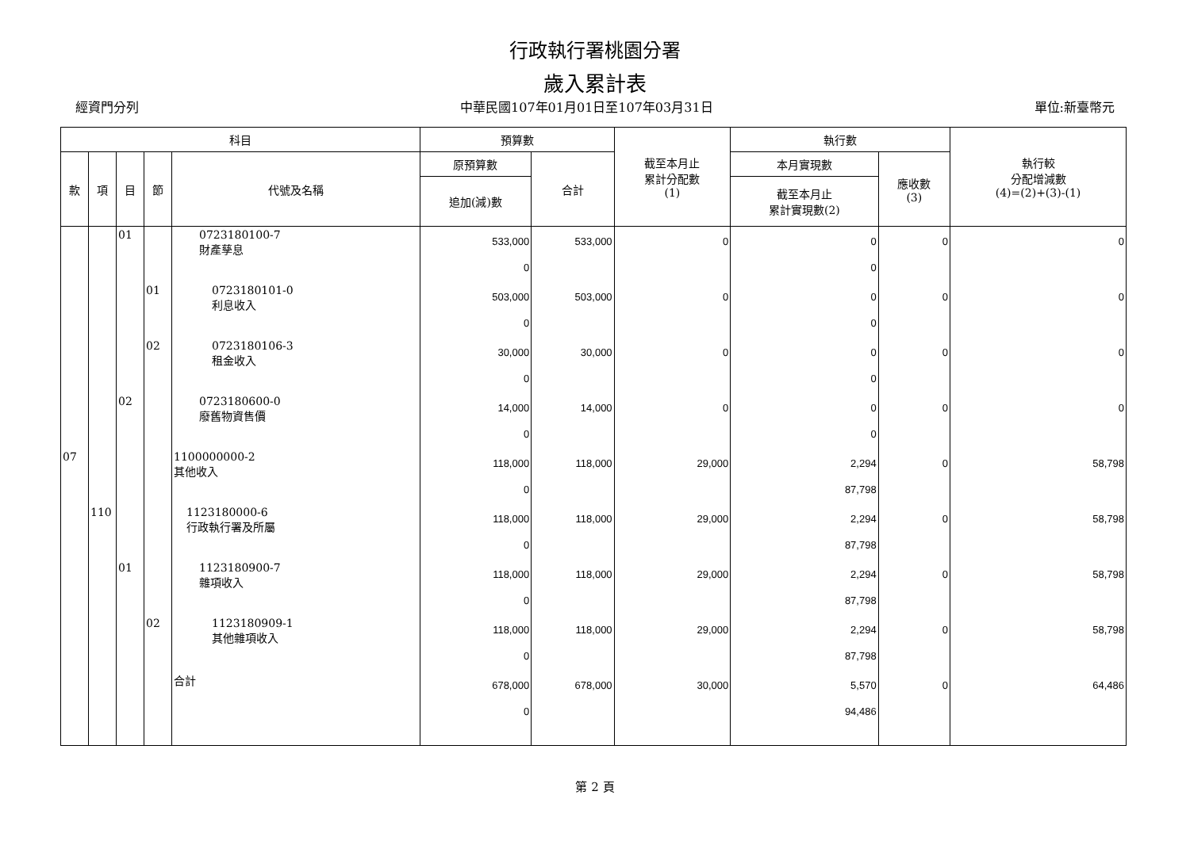行政執行署桃園分署
歲入累計表
經資門分列 中華民國107年01月01日至107年03月31日 單位:新臺幣元
| 科目 | | | | | 預算數 | | 截至本月止 累計分配數 (1) | 執行數 | | 執行較 分配增減數 (4)=(2)+(3)-(1) |
| --- | --- | --- | --- | --- | --- | --- | --- | --- | --- | --- |
| 款 | 項 | 目 | 節 | 代號及名稱 | 原預算數 | 合計 | | 本月實現數 | 應收數 (3) | |
| | | | | | 追加(減)數 | | | 截至本月止 累計實現數(2) | | |
| | | 01 | | 0723180100-7 財產孳息 | 533,000 0 | 533,000 | 0 | 0 0 | 0 | 0 |
| | | | 01 | 0723180101-0 利息收入 | 503,000 0 | 503,000 | 0 | 0 0 | 0 | 0 |
| | | | 02 | 0723180106-3 租金收入 | 30,000 0 | 30,000 | 0 | 0 0 | 0 | 0 |
| | | 02 | | 0723180600-0 廢舊物資售價 | 14,000 0 | 14,000 | 0 | 0 0 | 0 | 0 |
| 07 | | | | 1100000000-2 其他收入 | 118,000 0 | 118,000 | 29,000 | 2,294 87,798 | 0 | 58,798 |
| | 110 | | | 1123180000-6 行政執行署及所屬 | 118,000 0 | 118,000 | 29,000 | 2,294 87,798 | 0 | 58,798 |
| | | 01 | | 1123180900-7 雜項收入 | 118,000 0 | 118,000 | 29,000 | 2,294 87,798 | 0 | 58,798 |
| | | | 02 | 1123180909-1 其他雜項收入 | 118,000 0 | 118,000 | 29,000 | 2,294 87,798 | 0 | 58,798 |
| | | | | 合計 | 678,000 0 | 678,000 | 30,000 | 5,570 94,486 | 0 | 64,486 |
第 2 頁